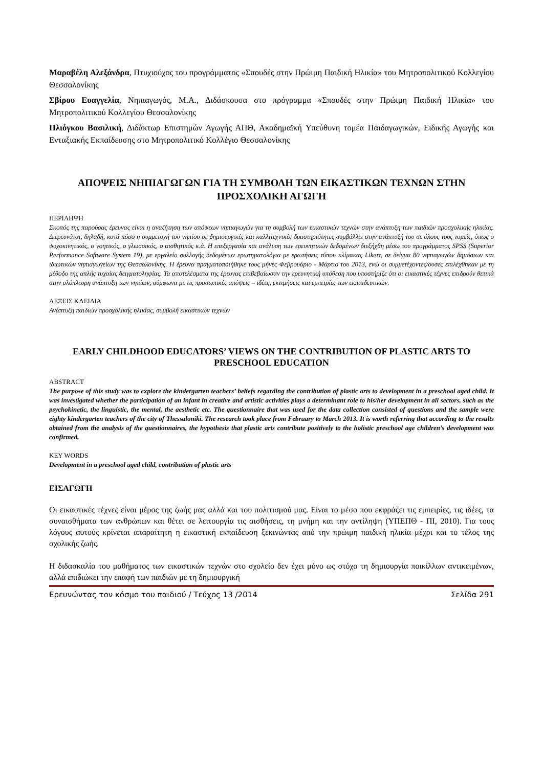Μαραβέλη Αλεξάνδρα, Πτυχιούχος του προγράμματος «Σπουδές στην Πρώιμη Παιδική Ηλικία» του Μητροπολιτικού Κολλεγίου Θεσσαλονίκης
Σβίρου Ευαγγελία, Νηπιαγωγός, M.A., Διδάσκουσα στο πρόγραμμα «Σπουδές στην Πρώιμη Παιδική Ηλικία» του Μητροπολιτικού Κολλεγίου Θεσσαλονίκης
Πλιόγκου Βασιλική, Διδάκτωρ Επιστημών Αγωγής ΑΠΘ, Ακαδημαϊκή Υπεύθυνη τομέα Παιδαγωγικών, Ειδικής Αγωγής και Ενταξιακής Εκπαίδευσης στο Μητροπολιτικό Κολλέγιο Θεσσαλονίκης
ΑΠΟΨΕΙΣ ΝΗΠΙΑΓΩΓΩΝ ΓΙΑ ΤΗ ΣΥΜΒΟΛΗ ΤΩΝ ΕΙΚΑΣΤΙΚΩΝ ΤΕΧΝΩΝ ΣΤΗΝ ΠΡΟΣΧΟΛΙΚΗ ΑΓΩΓΗ
ΠΕΡΙΛΗΨΗ
Σκοπός της παρούσας έρευνας είναι η αναζήτηση των απόψεων νηπιαγωγών για τη συμβολή των εικαστικών τεχνών στην ανάπτυξη των παιδιών προσχολικής ηλικίας. Διερευνάται, δηλαδή, κατά πόσο η συμμετοχή του νηπίου σε δημιουργικές και καλλιτεχνικές δραστηριότητες συμβάλλει στην ανάπτυξή του σε όλους τους τομείς, όπως ο ψυχοκινητικός, ο νοητικός, ο γλωσσικός, ο αισθητικός κ.ά. Η επεξεργασία και ανάλυση των ερευνητικών δεδομένων διεξήχθη μέσω του προγράμματος SPSS (Superior Performance Software System 19), με εργαλείο συλλογής δεδομένων ερωτηματολόγια με ερωτήσεις τύπου κλίμακας Likert, σε δείγμα 80 νηπιαγωγών δημόσιων και ιδιωτικών νηπιαγωγείων της Θεσσαλονίκης. Η έρευνα πραγματοποιήθηκε τους μήνες Φεβρουάριο - Μάρτιο του 2013, ενώ οι συμμετέχοντες/ουσες επιλέχθηκαν με τη μέθοδο της απλής τυχαίας δειγματοληψίας. Τα αποτελέσματα της έρευνας επιβεβαίωσαν την ερευνητική υπόθεση που υποστήριζε ότι οι εικαστικές τέχνες επιδρούν θετικά στην ολόπλευρη ανάπτυξη των νηπίων, σύμφωνα με τις προσωπικές απόψεις – ιδέες, εκτιμήσεις και εμπειρίες των εκπαιδευτικών.
ΛΕΞΕΙΣ ΚΛΕΙΔΙΑ
Ανάπτυξη παιδιών προσχολικής ηλικίας, συμβολή εικαστικών τεχνών
EARLY CHILDHOOD EDUCATORS’ VIEWS ON THE CONTRIBUTION OF PLASTIC ARTS TO PRESCHOOL EDUCATION
ABSTRACT
The purpose of this study was to explore the kindergarten teachers’ beliefs regarding the contribution of plastic arts to development in a preschool aged child. It was investigated whether the participation of an infant in creative and artistic activities plays a determinant role to his/her development in all sectors, such as the psychokinetic, the linguistic, the mental, the aesthetic etc. The questionnaire that was used for the data collection consisted of questions and the sample were eighty kindergarten teachers of the city of Thessaloniki. The research took place from February to March 2013. It is worth referring that according to the results obtained from the analysis of the questionnaires, the hypothesis that plastic arts contribute positively to the holistic preschool age children’s development was confirmed.
KEY WORDS
Development in a preschool aged child, contribution of plastic arts
ΕΙΣΑΓΩΓΗ
Οι εικαστικές τέχνες είναι μέρος της ζωής μας αλλά και του πολιτισμού μας. Είναι το μέσο που εκφράζει τις εμπειρίες, τις ιδέες, τα συναισθήματα των ανθρώπων και θέτει σε λειτουργία τις αισθήσεις, τη μνήμη και την αντίληψη (ΥΠΕΠΘ - ΠΙ, 2010). Για τους λόγους αυτούς κρίνεται απαραίτητη η εικαστική εκπαίδευση ξεκινώντας από την πρώιμη παιδική ηλικία μέχρι και το τέλος της σχολικής ζωής.
Η διδασκαλία του μαθήματος των εικαστικών τεχνών στο σχολείο δεν έχει μόνο ως στόχο τη δημιουργία ποικίλλων αντικειμένων, αλλά επιδιώκει την επαφή των παιδιών με τη δημιουργική
Ερευνώντας τον κόσμο του παιδιού / Τεύχος 13 /2014 Σελίδα 291